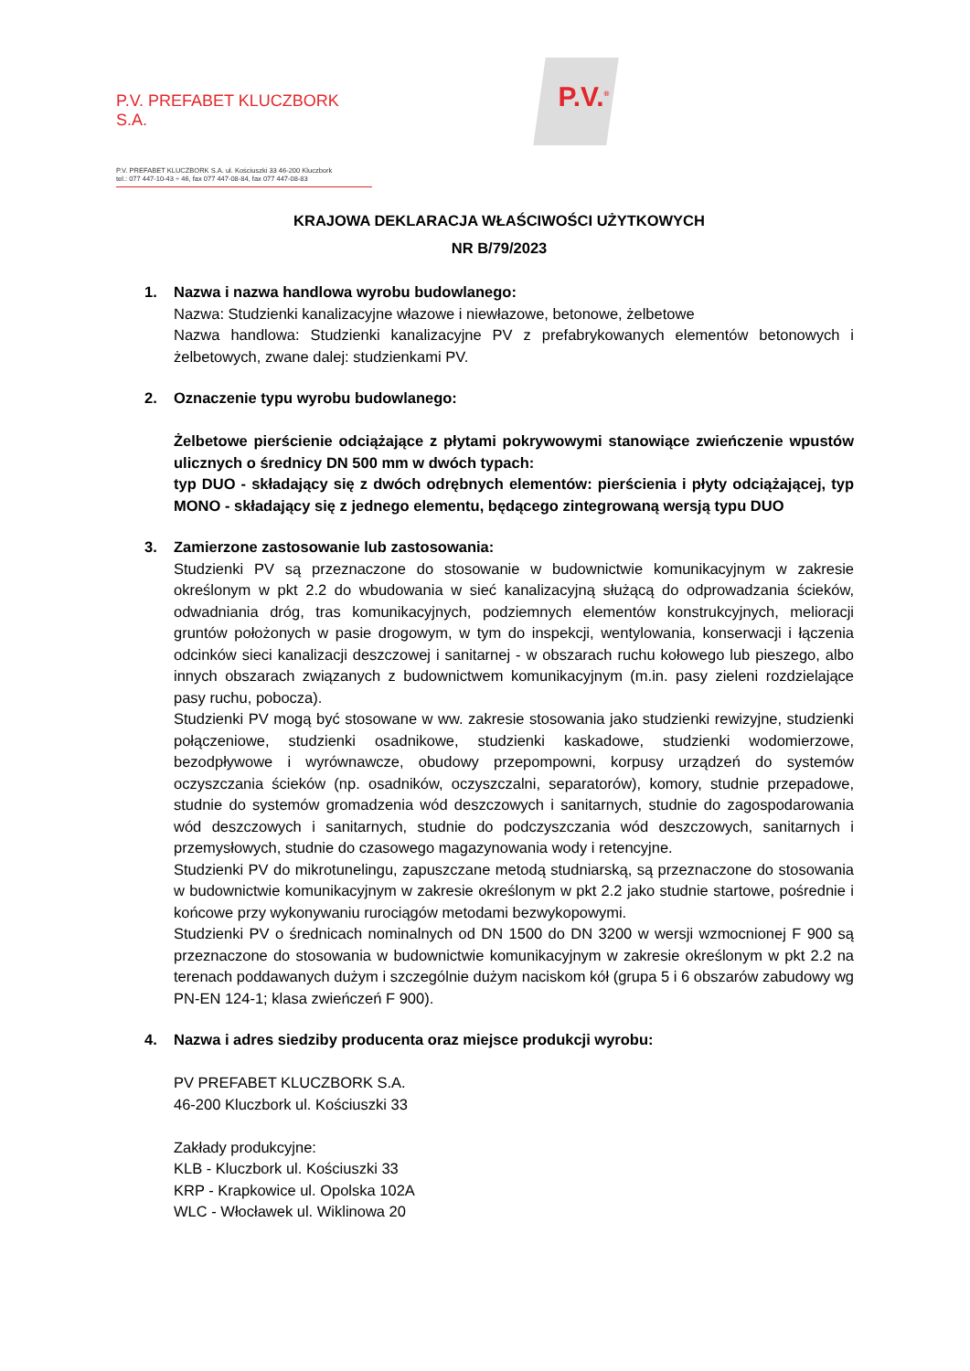P.V. PREFABET KLUCZBORK S.A.
P.V. PREFABET KLUCZBORK S.A. ul. Kościuszki 33 46-200 Kluczbork
tel.: 077 447-10-43 ÷ 46, fax 077 447-08-84, fax 077 447-08-83
P.V.<sup>®</sup>
KRAJOWA DEKLARACJA WŁAŚCIWOŚCI UŻYTKOWYCH
NR B/79/2023
1. Nazwa i nazwa handlowa wyrobu budowlanego:
Nazwa: Studzienki kanalizacyjne włazowe i niewłazowe, betonowe, żelbetowe
Nazwa handlowa: Studzienki kanalizacyjne PV z prefabrykowanych elementów betonowych i żelbetowych, zwane dalej: studzienkami PV.
2. Oznaczenie typu wyrobu budowlanego:
Żelbetowe pierścienie odciążające z płytami pokrywowymi stanowiące zwieńczenie wpustów ulicznych o średnicy DN 500 mm w dwóch typach:
typ DUO - składający się z dwóch odrębnych elementów: pierścienia i płyty odciążającej, typ MONO - składający się z jednego elementu, będącego zintegrowaną wersją typu DUO
3. Zamierzone zastosowanie lub zastosowania:
Studzienki PV są przeznaczone do stosowanie w budownictwie komunikacyjnym w zakresie określonym w pkt 2.2 do wbudowania w sieć kanalizacyjną służącą do odprowadzania ścieków, odwadniania dróg, tras komunikacyjnych, podziemnych elementów konstrukcyjnych, melioracji gruntów położonych w pasie drogowym, w tym do inspekcji, wentylowania, konserwacji i łączenia odcinków sieci kanalizacji deszczowej i sanitarnej - w obszarach ruchu kołowego lub pieszego, albo innych obszarach związanych z budownictwem komunikacyjnym (m.in. pasy zieleni rozdzielające pasy ruchu, pobocza).
Studzienki PV mogą być stosowane w ww. zakresie stosowania jako studzienki rewizyjne, studzienki połączeniowe, studzienki osadnikowe, studzienki kaskadowe, studzienki wodomierzowe, bezodpływowe i wyrównawcze, obudowy przepompowni, korpusy urządzeń do systemów oczyszczania ścieków (np. osadników, oczyszczalni, separatorów), komory, studnie przepadowe, studnie do systemów gromadzenia wód deszczowych i sanitarnych, studnie do zagospodarowania wód deszczowych i sanitarnych, studnie do podczyszczania wód deszczowych, sanitarnych i przemysłowych, studnie do czasowego magazynowania wody i retencyjne.
Studzienki PV do mikrotunelingu, zapuszczane metodą studniarską, są przeznaczone do stosowania w budownictwie komunikacyjnym w zakresie określonym w pkt 2.2 jako studnie startowe, pośrednie i końcowe przy wykonywaniu rurociągów metodami bezwykopowymi.
Studzienki PV o średnicach nominalnych od DN 1500 do DN 3200 w wersji wzmocnionej F 900 są przeznaczone do stosowania w budownictwie komunikacyjnym w zakresie określonym w pkt 2.2 na terenach poddawanych dużym i szczególnie dużym naciskom kół (grupa 5 i 6 obszarów zabudowy wg PN-EN 124-1; klasa zwieńczeń F 900).
4. Nazwa i adres siedziby producenta oraz miejsce produkcji wyrobu:
PV PREFABET KLUCZBORK S.A.
46-200 Kluczbork ul. Kościuszki 33
Zakłady produkcyjne:
KLB - Kluczbork ul. Kościuszki 33
KRP - Krapkowice ul. Opolska 102A
WLC - Włocławek ul. Wiklinowa 20